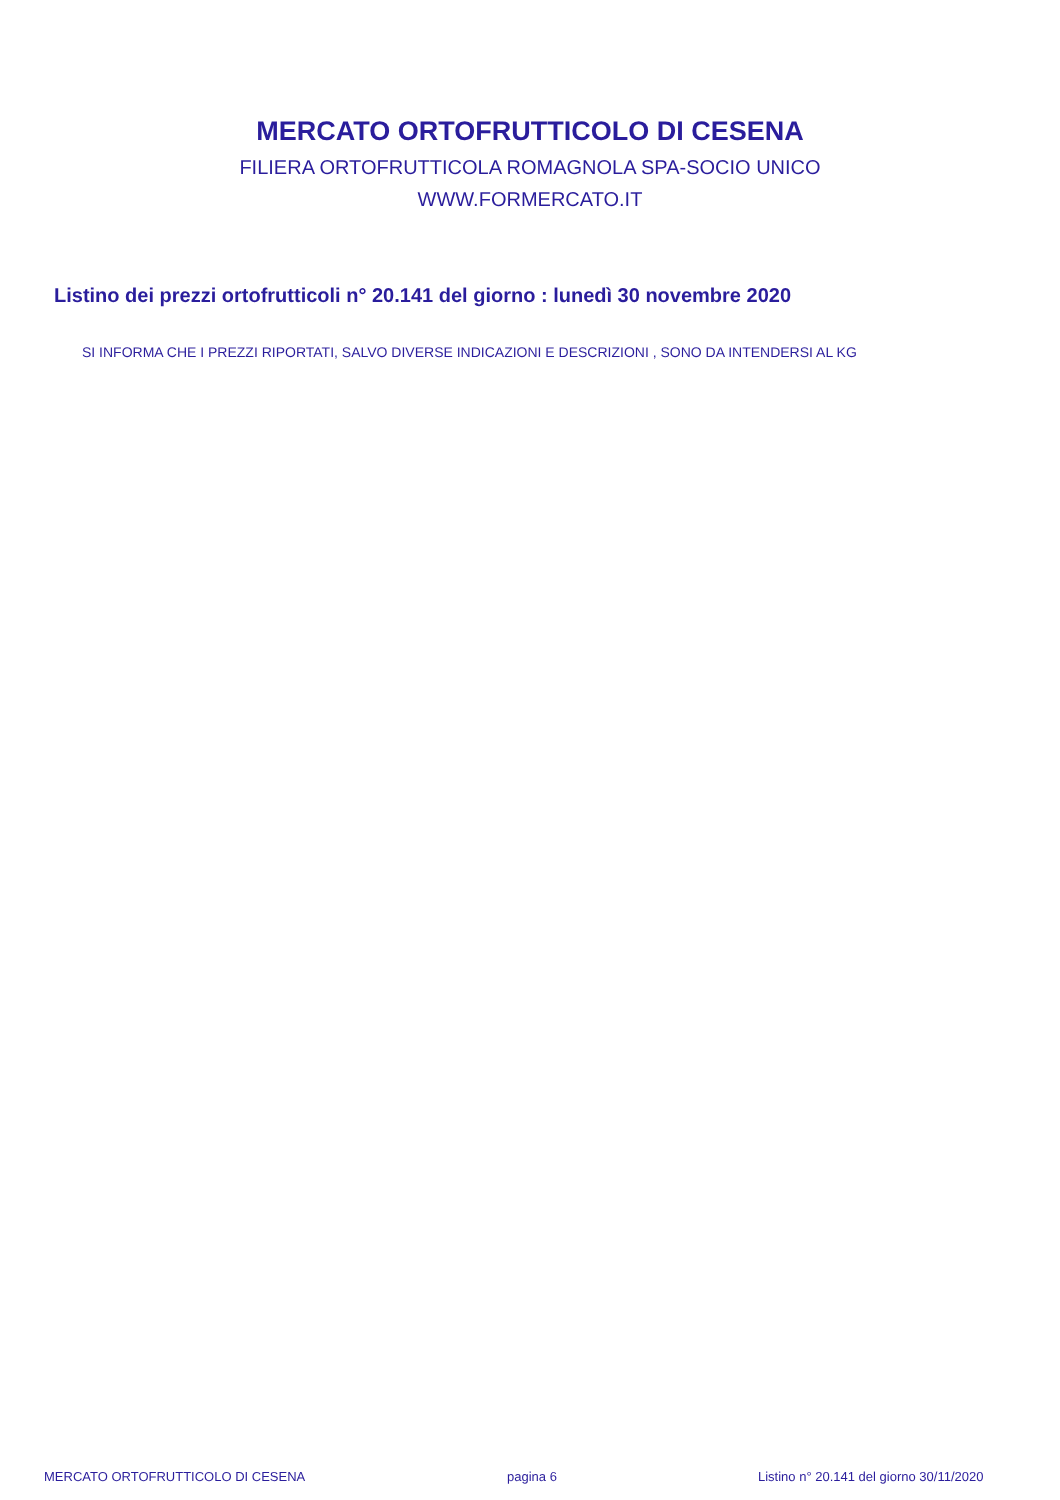MERCATO ORTOFRUTTICOLO DI CESENA
FILIERA ORTOFRUTTICOLA ROMAGNOLA SPA-SOCIO UNICO
WWW.FORMERCATO.IT
Listino dei prezzi ortofrutticoli n° 20.141 del giorno : lunedì 30 novembre 2020
SI INFORMA CHE I PREZZI RIPORTATI, SALVO DIVERSE INDICAZIONI E DESCRIZIONI , SONO DA INTENDERSI AL KG
MERCATO ORTOFRUTTICOLO DI CESENA
pagina 6
Listino n° 20.141 del giorno 30/11/2020